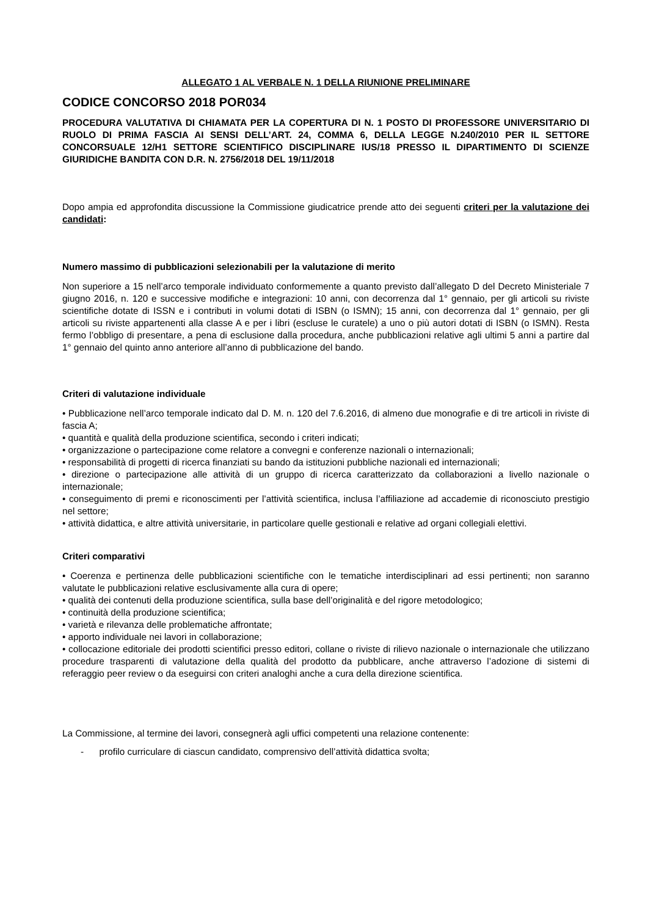ALLEGATO 1 AL VERBALE N. 1 DELLA RIUNIONE PRELIMINARE
CODICE CONCORSO 2018 POR034
PROCEDURA VALUTATIVA DI CHIAMATA PER LA COPERTURA DI N. 1 POSTO DI PROFESSORE UNIVERSITARIO DI RUOLO DI PRIMA FASCIA AI SENSI DELL’ART. 24, COMMA 6, DELLA LEGGE N.240/2010 PER IL SETTORE CONCORSUALE 12/H1 SETTORE SCIENTIFICO DISCIPLINARE IUS/18 PRESSO IL DIPARTIMENTO DI SCIENZE GIURIDICHE BANDITA CON D.R. N. 2756/2018 DEL 19/11/2018
Dopo ampia ed approfondita discussione la Commissione giudicatrice prende atto dei seguenti criteri per la valutazione dei candidati:
Numero massimo di pubblicazioni selezionabili per la valutazione di merito
Non superiore a 15 nell’arco temporale individuato conformemente a quanto previsto dall’allegato D del Decreto Ministeriale 7 giugno 2016, n. 120 e successive modifiche e integrazioni: 10 anni, con decorrenza dal 1° gennaio, per gli articoli su riviste scientifiche dotate di ISSN e i contributi in volumi dotati di ISBN (o ISMN); 15 anni, con decorrenza dal 1° gennaio, per gli articoli su riviste appartenenti alla classe A e per i libri (escluse le curatele) a uno o più autori dotati di ISBN (o ISMN). Resta fermo l’obbligo di presentare, a pena di esclusione dalla procedura, anche pubblicazioni relative agli ultimi 5 anni a partire dal 1° gennaio del quinto anno anteriore all’anno di pubblicazione del bando.
Criteri di valutazione individuale
• Pubblicazione nell’arco temporale indicato dal D. M. n. 120 del 7.6.2016, di almeno due monografie e di tre articoli in riviste di fascia A;
• quantità e qualità della produzione scientifica, secondo i criteri indicati;
• organizzazione o partecipazione come relatore a convegni e conferenze nazionali o internazionali;
• responsabilità di progetti di ricerca finanziati su bando da istituzioni pubbliche nazionali ed internazionali;
• direzione o partecipazione alle attività di un gruppo di ricerca caratterizzato da collaborazioni a livello nazionale o internazionale;
• conseguimento di premi e riconoscimenti per l’attività scientifica, inclusa l’affiliazione ad accademie di riconosciuto prestigio nel settore;
• attività didattica, e altre attività universitarie, in particolare quelle gestionali e relative ad organi collegiali elettivi.
Criteri comparativi
• Coerenza e pertinenza delle pubblicazioni scientifiche con le tematiche interdisciplinari ad essi pertinenti; non saranno valutate le pubblicazioni relative esclusivamente alla cura di opere;
• qualità dei contenuti della produzione scientifica, sulla base dell’originalità e del rigore metodologico;
• continuità della produzione scientifica;
• varietà e rilevanza delle problematiche affrontate;
• apporto individuale nei lavori in collaborazione;
• collocazione editoriale dei prodotti scientifici presso editori, collane o riviste di rilievo nazionale o internazionale che utilizzano procedure trasparenti di valutazione della qualità del prodotto da pubblicare, anche attraverso l’adozione di sistemi di referaggio peer review o da eseguirsi con criteri analoghi anche a cura della direzione scientifica.
La Commissione, al termine dei lavori, consegnerà agli uffici competenti una relazione contenente:
- profilo curriculare di ciascun candidato, comprensivo dell’attività didattica svolta;